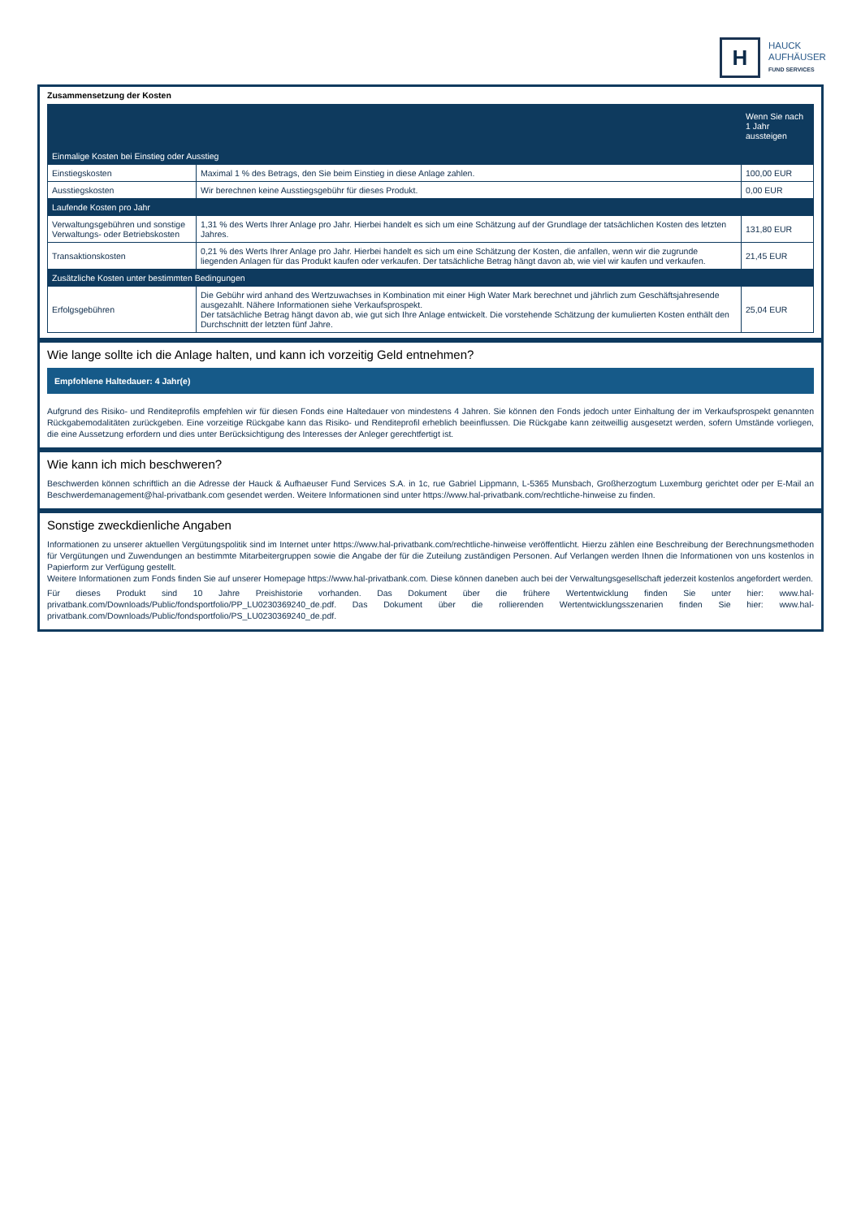H
HAUCK
AUFHÄUSER
FUND SERVICES
Zusammensetzung der Kosten
| | | Wenn Sie nach 1 Jahr aussteigen |
| --- | --- | --- |
| Einmalige Kosten bei Einstieg oder Ausstieg | | |
| Einstiegskosten | Maximal 1 % des Betrags, den Sie beim Einstieg in diese Anlage zahlen. | 100,00 EUR |
| Ausstiegskosten | Wir berechnen keine Ausstiegsgebühr für dieses Produkt. | 0,00 EUR |
| Laufende Kosten pro Jahr | | |
| Verwaltungsgebühren und sonstige Verwaltungs- oder Betriebskosten | 1,31 % des Werts Ihrer Anlage pro Jahr. Hierbei handelt es sich um eine Schätzung auf der Grundlage der tatsächlichen Kosten des letzten Jahres. | 131,80 EUR |
| Transaktionskosten | 0,21 % des Werts Ihrer Anlage pro Jahr. Hierbei handelt es sich um eine Schätzung der Kosten, die anfallen, wenn wir die zugrunde liegenden Anlagen für das Produkt kaufen oder verkaufen. Der tatsächliche Betrag hängt davon ab, wie viel wir kaufen und verkaufen. | 21,45 EUR |
| Zusätzliche Kosten unter bestimmten Bedingungen | | |
| Erfolgsgebühren | Die Gebühr wird anhand des Wertzuwachses in Kombination mit einer High Water Mark berechnet und jährlich zum Geschäftsjahresende ausgezahlt. Nähere Informationen siehe Verkaufsprospekt. Der tatsächliche Betrag hängt davon ab, wie gut sich Ihre Anlage entwickelt. Die vorstehende Schätzung der kumulierten Kosten enthält den Durchschnitt der letzten fünf Jahre. | 25,04 EUR |
Wie lange sollte ich die Anlage halten, und kann ich vorzeitig Geld entnehmen?
Empfohlene Haltedauer: 4 Jahr(e)
Aufgrund des Risiko- und Renditeprofils empfehlen wir für diesen Fonds eine Haltedauer von mindestens 4 Jahren. Sie können den Fonds jedoch unter Einhaltung der im Verkaufsprospekt genannten Rückgabemodalitäten zurückgeben. Eine vorzeitige Rückgabe kann das Risiko- und Renditeprofil erheblich beeinflussen. Die Rückgabe kann zeitweillig ausgesetzt werden, sofern Umstände vorliegen, die eine Aussetzung erfordern und dies unter Berücksichtigung des Interesses der Anleger gerechtfertigt ist.
Wie kann ich mich beschweren?
Beschwerden können schriftlich an die Adresse der Hauck & Aufhaeuser Fund Services S.A. in 1c, rue Gabriel Lippmann, L-5365 Munsbach, Großherzogtum Luxemburg gerichtet oder per E-Mail an Beschwerdemanagement@hal-privatbank.com gesendet werden. Weitere Informationen sind unter https://www.hal-privatbank.com/rechtliche-hinweise zu finden.
Sonstige zweckdienliche Angaben
Informationen zu unserer aktuellen Vergütungspolitik sind im Internet unter https://www.hal-privatbank.com/rechtliche-hinweise veröffentlicht. Hierzu zählen eine Beschreibung der Berechnungsmethoden für Vergütungen und Zuwendungen an bestimmte Mitarbeitergruppen sowie die Angabe der für die Zuteilung zuständigen Personen. Auf Verlangen werden Ihnen die Informationen von uns kostenlos in Papierform zur Verfügung gestellt.
Weitere Informationen zum Fonds finden Sie auf unserer Homepage https://www.hal-privatbank.com. Diese können daneben auch bei der Verwaltungsgesellschaft jederzeit kostenlos angefordert werden.
Für dieses Produkt sind 10 Jahre Preishistorie vorhanden. Das Dokument über die frühere Wertentwicklung finden Sie unter hier: www.hal-privatbank.com/Downloads/Public/fondsportfolio/PP_LU0230369240_de.pdf. Das Dokument über die rollierenden Wertentwicklungsszenarien finden Sie hier: www.hal-privatbank.com/Downloads/Public/fondsportfolio/PS_LU0230369240_de.pdf.